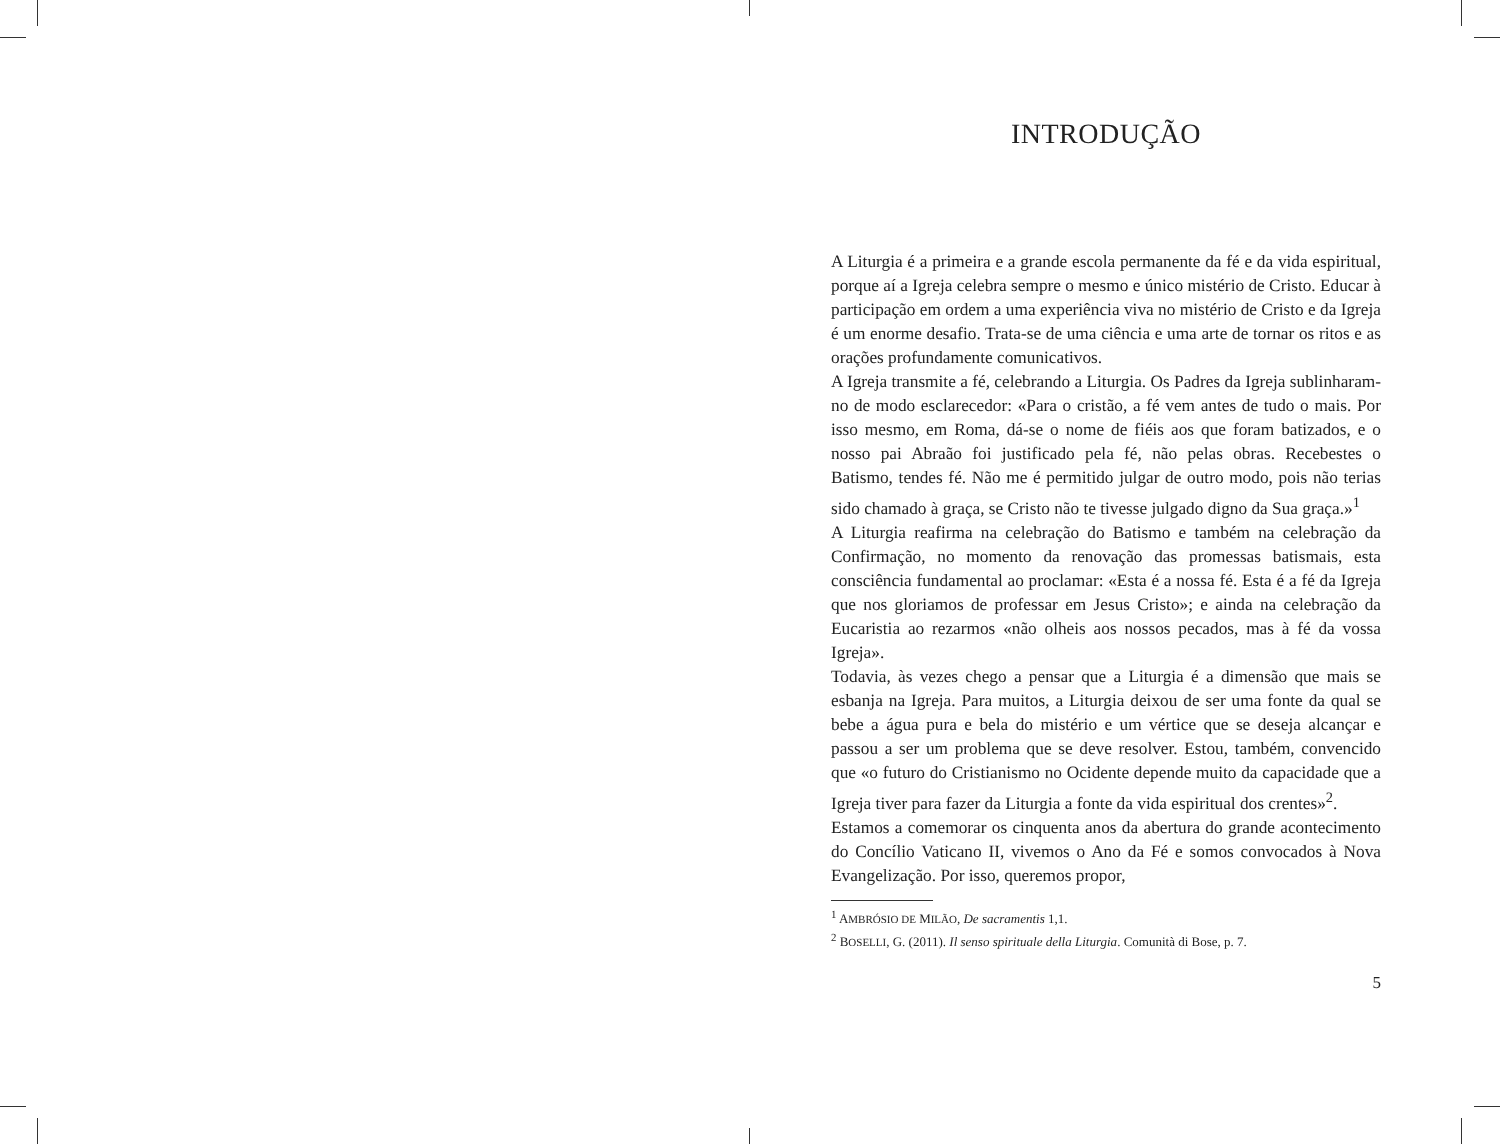INTRODUÇÃO
A Liturgia é a primeira e a grande escola permanente da fé e da vida espiritual, porque aí a Igreja celebra sempre o mesmo e único mistério de Cristo. Educar à participação em ordem a uma experiência viva no mistério de Cristo e da Igreja é um enorme desafio. Trata-se de uma ciência e uma arte de tornar os ritos e as orações profundamente comunicativos.
A Igreja transmite a fé, celebrando a Liturgia. Os Padres da Igreja sublinharam-no de modo esclarecedor: «Para o cristão, a fé vem antes de tudo o mais. Por isso mesmo, em Roma, dá-se o nome de fiéis aos que foram batizados, e o nosso pai Abraão foi justificado pela fé, não pelas obras. Recebestes o Batismo, tendes fé. Não me é permitido julgar de outro modo, pois não terias sido chamado à graça, se Cristo não te tivesse julgado digno da Sua graça.»<sup>1</sup>
A Liturgia reafirma na celebração do Batismo e também na celebração da Confirmação, no momento da renovação das promessas batismais, esta consciência fundamental ao proclamar: «Esta é a nossa fé. Esta é a fé da Igreja que nos gloriamos de professar em Jesus Cristo»; e ainda na celebração da Eucaristia ao rezarmos «não olheis aos nossos pecados, mas à fé da vossa Igreja».
Todavia, às vezes chego a pensar que a Liturgia é a dimensão que mais se esbanja na Igreja. Para muitos, a Liturgia deixou de ser uma fonte da qual se bebe a água pura e bela do mistério e um vértice que se deseja alcançar e passou a ser um problema que se deve resolver. Estou, também, convencido que «o futuro do Cristianismo no Ocidente depende muito da capacidade que a Igreja tiver para fazer da Liturgia a fonte da vida espiritual dos crentes»<sup>2</sup>.
Estamos a comemorar os cinquenta anos da abertura do grande acontecimento do Concílio Vaticano II, vivemos o Ano da Fé e somos convocados à Nova Evangelização. Por isso, queremos propor,
<sup>1</sup> AMBRÓSIO DE MILÃO, De sacramentis 1,1.
<sup>2</sup> BOSELLI, G. (2011). Il senso spirituale della Liturgia. Comunità di Bose, p. 7.
5